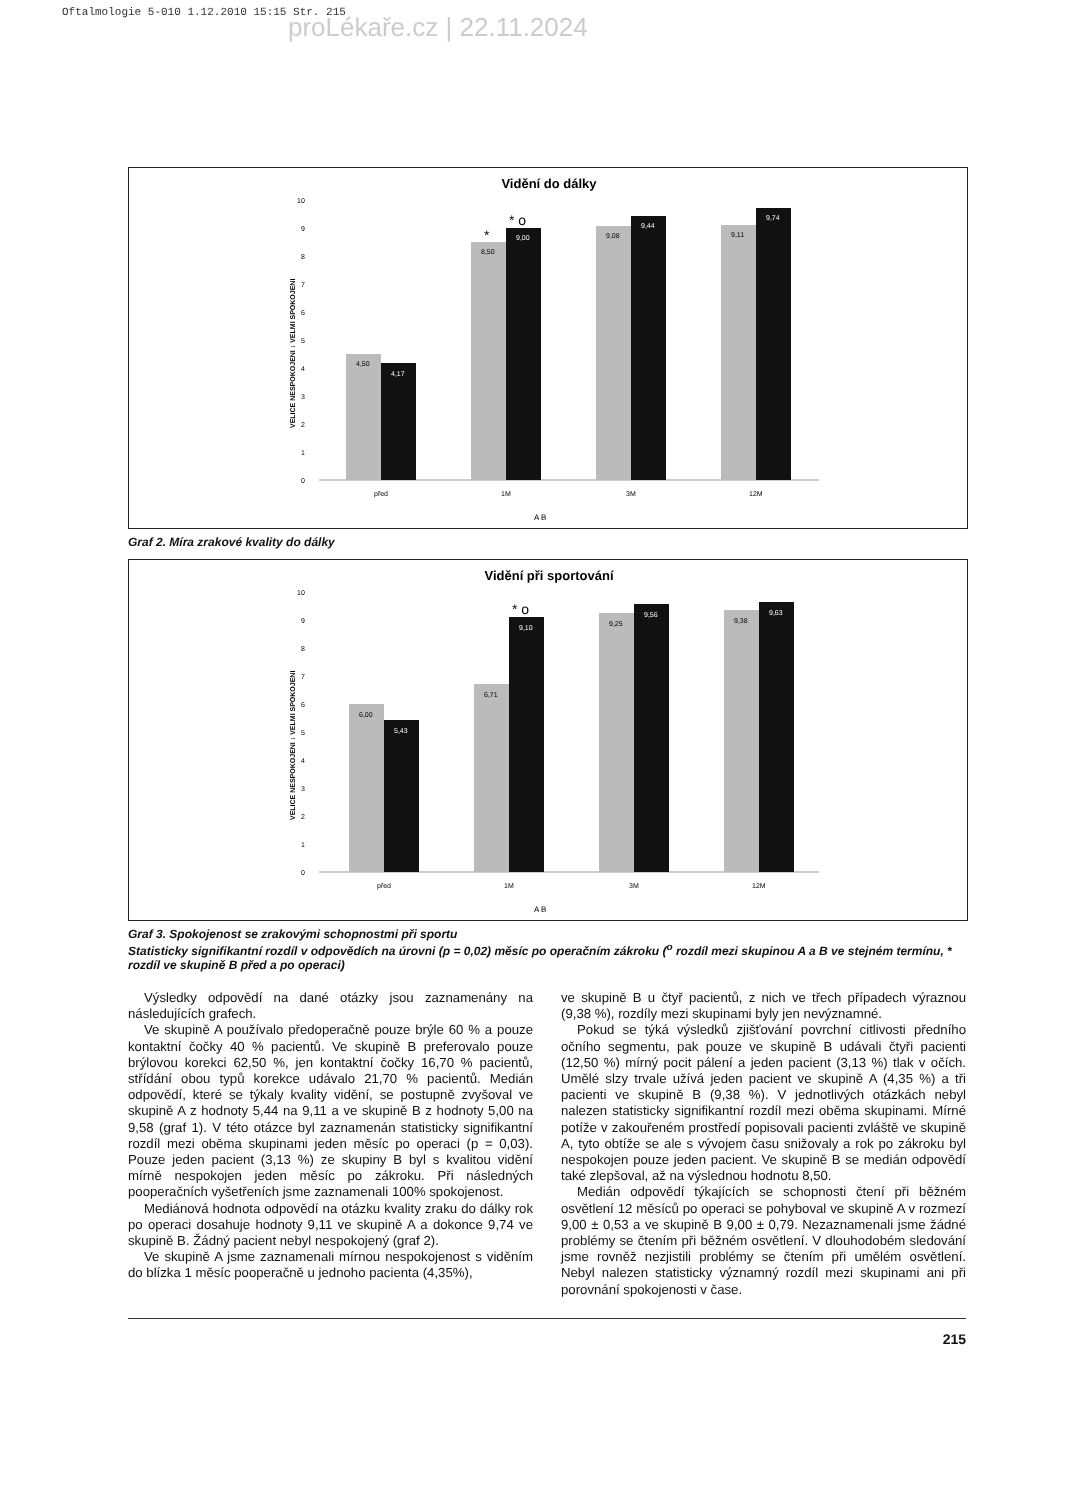Oftalmologie 5-010 1.12.2010 15:15 Str. 215
proLékaře.cz | 22.11.2024
Vidění do dálky
10
9
8
7
6
5
4
3
2
1
0
VELICE NESPOKOJENI ↕ VELMI SPOKOJENI
4,50
4,17
8,50
9,00
*
* o
9,08
9,44
9,11
9,74
před
1M
3M
12M
A B
Graf 2. Míra zrakové kvality do dálky
Vidění při sportování
10
9
8
7
6
5
4
3
2
1
0
VELICE NESPOKOJENI ↕ VELMI SPOKOJENI
6,00
5,43
6,71
9,10
* o
9,25
9,56
9,38
9,63
před
1M
3M
12M
A B
Graf 3. Spokojenost se zrakovými schopnostmi při sportu
Statisticky signifikantní rozdíl v odpovědích na úrovni (p = 0,02) měsíc po operačním zákroku (<sup>o</sup> rozdíl mezi skupinou A a B ve stejném termínu, * rozdíl ve skupině B před a po operaci)
Výsledky odpovědí na dané otázky jsou zaznamenány na následujících grafech.
Ve skupině A používalo předoperačně pouze brýle 60 % a pouze kontaktní čočky 40 % pacientů. Ve skupině B preferovalo pouze brýlovou korekci 62,50 %, jen kontaktní čočky 16,70 % pacientů, střídání obou typů korekce udávalo 21,70 % pacientů. Medián odpovědí, které se týkaly kvality vidění, se postupně zvyšoval ve skupině A z hodnoty 5,44 na 9,11 a ve skupině B z hodnoty 5,00 na 9,58 (graf 1). V této otázce byl zaznamenán statisticky signifikantní rozdíl mezi oběma skupinami jeden měsíc po operaci (p = 0,03). Pouze jeden pacient (3,13 %) ze skupiny B byl s kvalitou vidění mírně nespokojen jeden měsíc po zákroku. Při následných pooperačních vyšetřeních jsme zaznamenali 100% spokojenost.
Mediánová hodnota odpovědí na otázku kvality zraku do dálky rok po operaci dosahuje hodnoty 9,11 ve skupině A a dokonce 9,74 ve skupině B. Žádný pacient nebyl nespokojený (graf 2).
Ve skupině A jsme zaznamenali mírnou nespokojenost s viděním do blízka 1 měsíc pooperačně u jednoho pacienta (4,35%),
ve skupině B u čtyř pacientů, z nich ve třech případech výraznou (9,38 %), rozdíly mezi skupinami byly jen nevýznamné.
Pokud se týká výsledků zjišťování povrchní citlivosti předního očního segmentu, pak pouze ve skupině B udávali čtyři pacienti (12,50 %) mírný pocit pálení a jeden pacient (3,13 %) tlak v očích. Umělé slzy trvale užívá jeden pacient ve skupině A (4,35 %) a tři pacienti ve skupině B (9,38 %). V jednotlivých otázkách nebyl nalezen statisticky signifikantní rozdíl mezi oběma skupinami. Mírné potíže v zakouřeném prostředí popisovali pacienti zvláště ve skupině A, tyto obtíže se ale s vývojem času snižovaly a rok po zákroku byl nespokojen pouze jeden pacient. Ve skupině B se medián odpovědí také zlepšoval, až na výslednou hodnotu 8,50.
Medián odpovědí týkajících se schopnosti čtení při běžném osvětlení 12 měsíců po operaci se pohyboval ve skupině A v rozmezí 9,00 ± 0,53 a ve skupině B 9,00 ± 0,79. Nezaznamenali jsme žádné problémy se čtením při běžném osvětlení. V dlouhodobém sledování jsme rovněž nezjistili problémy se čtením při umělém osvětlení. Nebyl nalezen statisticky významný rozdíl mezi skupinami ani při porovnání spokojenosti v čase.
215